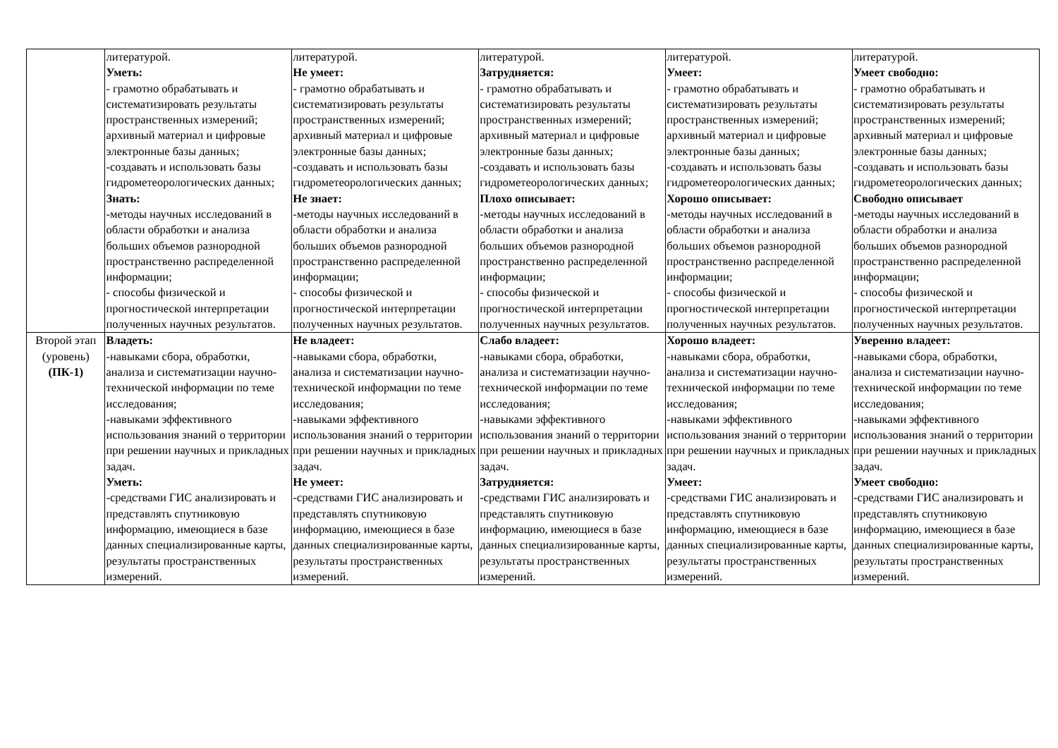| | литературой. Уметь: - грамотно обрабатывать и систематизировать результаты пространственных измерений; архивный материал и цифровые электронные базы данных; -создавать и использовать базы гидрометеорологических данных; Знать: -методы научных исследований в области обработки и анализа больших объемов разнородной пространственно распределенной информации; - способы физической и прогностической интерпретации полученных научных результатов. | литературой. Не умеет: - грамотно обрабатывать и систематизировать результаты пространственных измерений; архивный материал и цифровые электронные базы данных; -создавать и использовать базы гидрометеорологических данных; Не знает: -методы научных исследований в области обработки и анализа больших объемов разнородной пространственно распределенной информации; - способы физической и прогностической интерпретации полученных научных результатов. | литературой. Затрудняется: - грамотно обрабатывать и систематизировать результаты пространственных измерений; архивный материал и цифровые электронные базы данных; -создавать и использовать базы гидрометеорологических данных; Плохо описывает: -методы научных исследований в области обработки и анализа больших объемов разнородной пространственно распределенной информации; - способы физической и прогностической интерпретации полученных научных результатов. | литературой. Умеет: - грамотно обрабатывать и систематизировать результаты пространственных измерений; архивный материал и цифровые электронные базы данных; -создавать и использовать базы гидрометеорологических данных; Хорошо описывает: -методы научных исследований в области обработки и анализа больших объемов разнородной пространственно распределенной информации; - способы физической и прогностической интерпретации полученных научных результатов. | литературой. Умеет свободно: - грамотно обрабатывать и систематизировать результаты пространственных измерений; архивный материал и цифровые электронные базы данных; -создавать и использовать базы гидрометеорологических данных; Свободно описывает -методы научных исследований в области обработки и анализа больших объемов разнородной пространственно распределенной информации; - способы физической и прогностической интерпретации полученных научных результатов. |
| Второй этап (уровень) (ПК-1) | Владеть: -навыками сбора, обработки, анализа и систематизации научно- технической информации по теме исследования; -навыками эффективного использования знаний о территории при решении научных и прикладных задач. Уметь: -средствами ГИС анализировать и представлять спутниковую информацию, имеющиеся в базе данных специализированные карты, результаты пространственных измерений. | Не владеет: -навыками сбора, обработки, анализа и систематизации научно- технической информации по теме исследования; -навыками эффективного использования знаний о территории при решении научных и прикладных задач. Не умеет: -средствами ГИС анализировать и представлять спутниковую информацию, имеющиеся в базе данных специализированные карты, результаты пространственных измерений. | Слабо владеет: -навыками сбора, обработки, анализа и систематизации научно- технической информации по теме исследования; -навыками эффективного использования знаний о территории при решении научных и прикладных задач. Затрудняется: -средствами ГИС анализировать и представлять спутниковую информацию, имеющиеся в базе данных специализированные карты, результаты пространственных измерений. | Хорошо владеет: -навыками сбора, обработки, анализа и систематизации научно- технической информации по теме исследования; -навыками эффективного использования знаний о территории при решении научных и прикладных задач. Умеет: -средствами ГИС анализировать и представлять спутниковую информацию, имеющиеся в базе данных специализированные карты, результаты пространственных измерений. | Уверенно владеет: -навыками сбора, обработки, анализа и систематизации научно- технической информации по теме исследования; -навыками эффективного использования знаний о территории при решении научных и прикладных задач. Умеет свободно: -средствами ГИС анализировать и представлять спутниковую информацию, имеющиеся в базе данных специализированные карты, результаты пространственных измерений. |